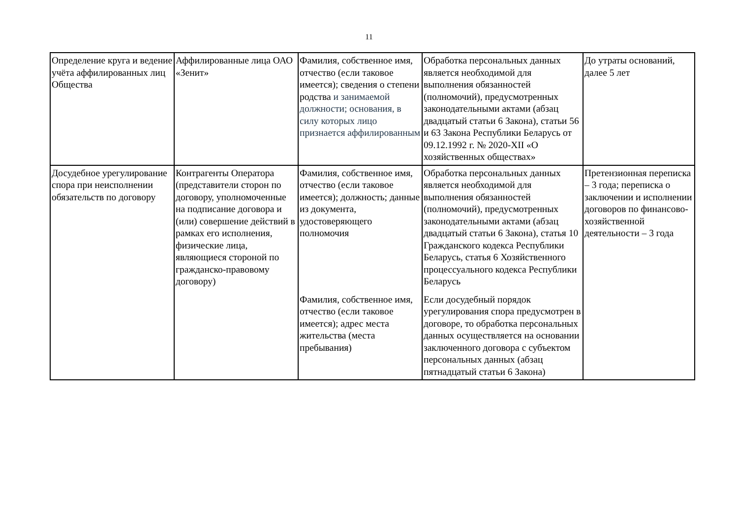11
| Определение круга и ведение учёта аффилированных лиц Общества | Аффилированные лица ОАО «Зенит» | Фамилия, собственное имя, отчество (если таковое имеется); сведения о степени родства и занимаемой должности; основания, в силу которых лицо признается аффилированным | Обработка персональных данных является необходимой для выполнения обязанностей (полномочий), предусмотренных законодательными актами (абзац двадцатый статьи 6 Закона), статьи 56 и 63 Закона Республики Беларусь от 09.12.1992 г. № 2020-XII «О хозяйственных обществах» | До утраты оснований, далее 5 лет |
| Досудебное урегулирование спора при неисполнении обязательств по договору | Контрагенты Оператора (представители сторон по договору, уполномоченные на подписание договора и (или) совершение действий в рамках его исполнения, физические лица, являющиеся стороной по гражданско-правовому договору) | Фамилия, собственное имя, отчество (если таковое имеется); должность; данные из документа, удостоверяющего полномочия Фамилия, собственное имя, отчество (если таковое имеется); адрес места жительства (места пребывания) | Обработка персональных данных является необходимой для выполнения обязанностей (полномочий), предусмотренных законодательными актами (абзац двадцатый статьи 6 Закона), статья 10 Гражданского кодекса Республики Беларусь, статья 6 Хозяйственного процессуального кодекса Республики Беларусь Если досудебный порядок урегулирования спора предусмотрен в договоре, то обработка персональных данных осуществляется на основании заключенного договора с субъектом персональных данных (абзац пятнадцатый статьи 6 Закона) | Претензионная переписка – 3 года; переписка о заключении и исполнении договоров по финансово-хозяйственной деятельности – 3 года |